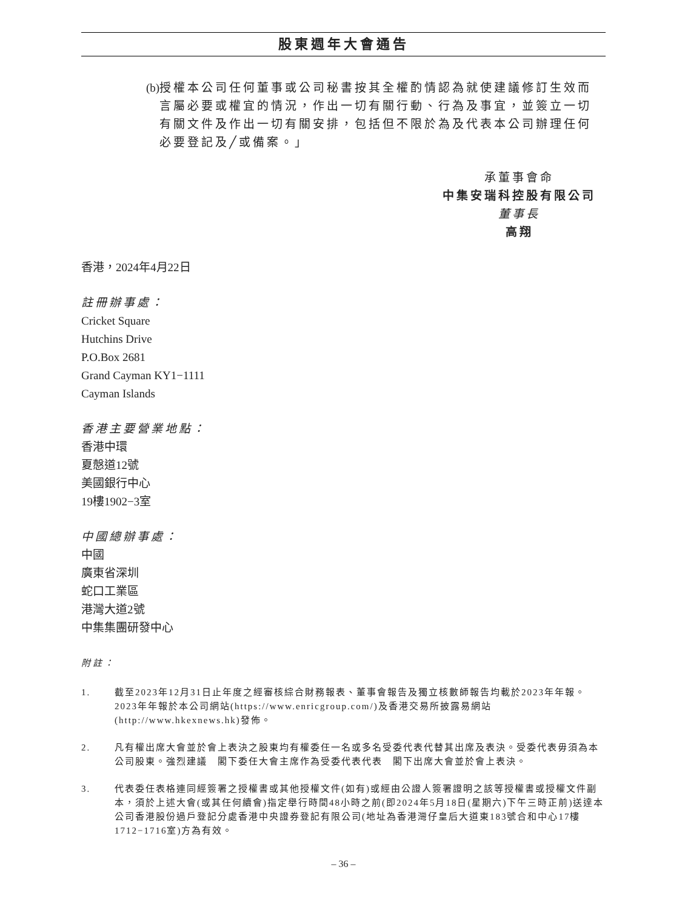股東週年大會通告
(b) 授權本公司任何董事或公司秘書按其全權酌情認為就使建議修訂生效而言屬必要或權宜的情況，作出一切有關行動、行為及事宜，並簽立一切有關文件及作出一切有關安排，包括但不限於為及代表本公司辦理任何必要登記及╱或備案。」
承董事會命
中集安瑞科控股有限公司
董事長
高翔
香港，2024年4月22日
註冊辦事處：
Cricket Square
Hutchins Drive
P.O.Box 2681
Grand Cayman KY1−1111
Cayman Islands
香港主要營業地點：
香港中環
夏慤道12號
美國銀行中心
19樓1902−3室
中國總辦事處：
中國
廣東省深圳
蛇口工業區
港灣大道2號
中集集團研發中心
附註：
1. 截至2023年12月31日止年度之經審核綜合財務報表、董事會報告及獨立核數師報告均載於2023年年報。2023年年報於本公司網站(https://www.enricgroup.com/)及香港交易所披露易網站(http://www.hkexnews.hk)發佈。
2. 凡有權出席大會並於會上表決之股東均有權委任一名或多名受委代表代替其出席及表決。受委代表毋須為本公司股東。強烈建議　閣下委任大會主席作為受委代表代表　閣下出席大會並於會上表決。
3. 代表委任表格連同經簽署之授權書或其他授權文件(如有)或經由公證人簽署證明之該等授權書或授權文件副本，須於上述大會(或其任何續會)指定舉行時間48小時之前(即2024年5月18日(星期六)下午三時正前)送達本公司香港股份過戶登記分處香港中央證券登記有限公司(地址為香港灣仔皇后大道東183號合和中心17樓1712−1716室)方為有效。
– 36 –